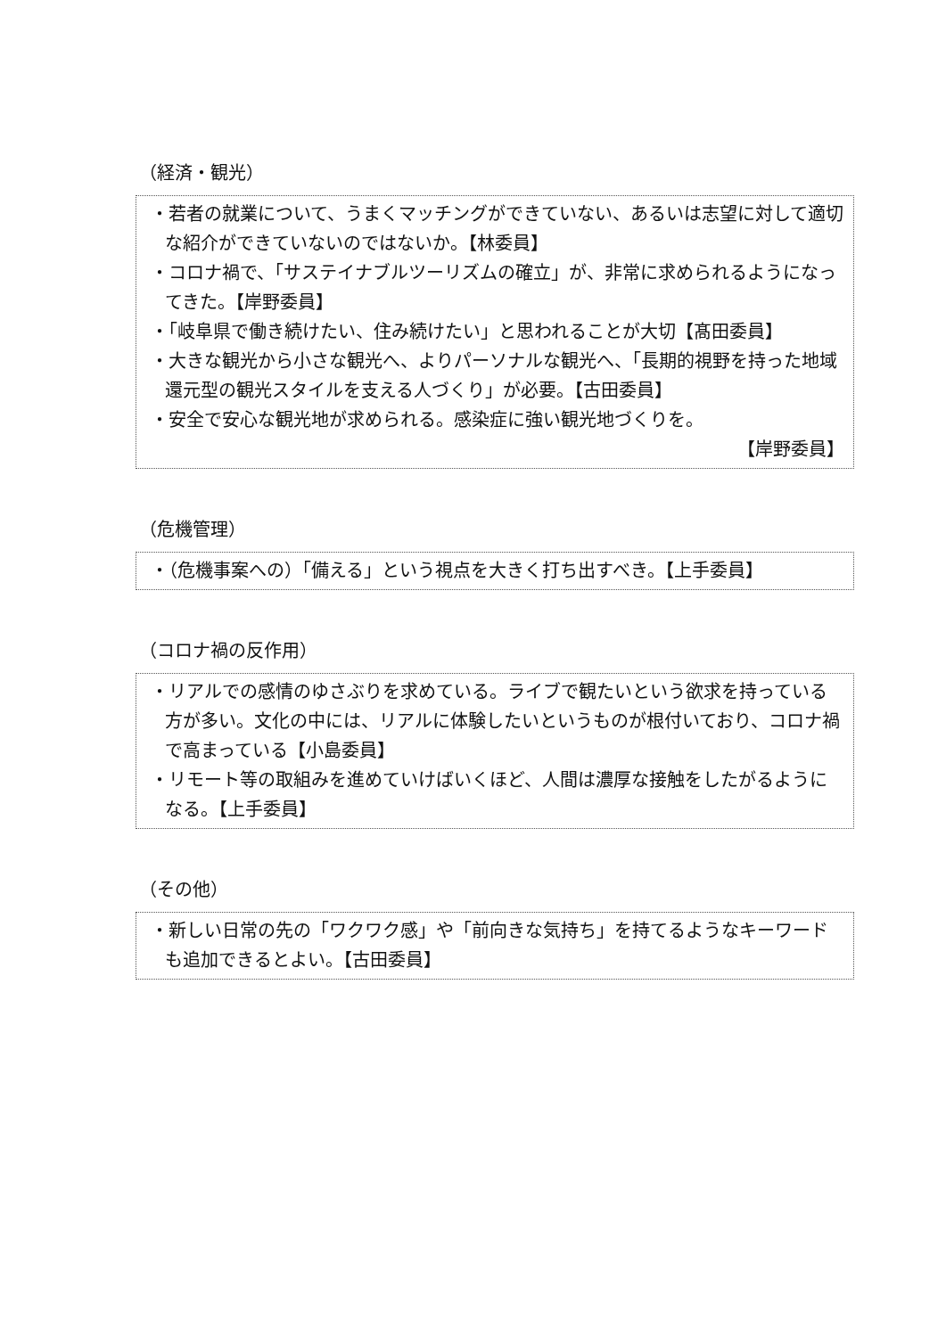（経済・観光）
・若者の就業について、うまくマッチングができていない、あるいは志望に対して適切な紹介ができていないのではないか。【林委員】
・コロナ禍で、「サステイナブルツーリズムの確立」が、非常に求められるようになってきた。【岸野委員】
・「岐阜県で働き続けたい、住み続けたい」と思われることが大切【髙田委員】
・大きな観光から小さな観光へ、よりパーソナルな観光へ、「長期的視野を持った地域還元型の観光スタイルを支える人づくり」が必要。【古田委員】
・安全で安心な観光地が求められる。感染症に強い観光地づくりを。
【岸野委員】
（危機管理）
・（危機事案への）「備える」という視点を大きく打ち出すべき。【上手委員】
（コロナ禍の反作用）
・リアルでの感情のゆさぶりを求めている。ライブで観たいという欲求を持っている方が多い。文化の中には、リアルに体験したいというものが根付いており、コロナ禍で高まっている【小島委員】
・リモート等の取組みを進めていけばいくほど、人間は濃厚な接触をしたがるようになる。【上手委員】
（その他）
・新しい日常の先の「ワクワク感」や「前向きな気持ち」を持てるようなキーワードも追加できるとよい。【古田委員】